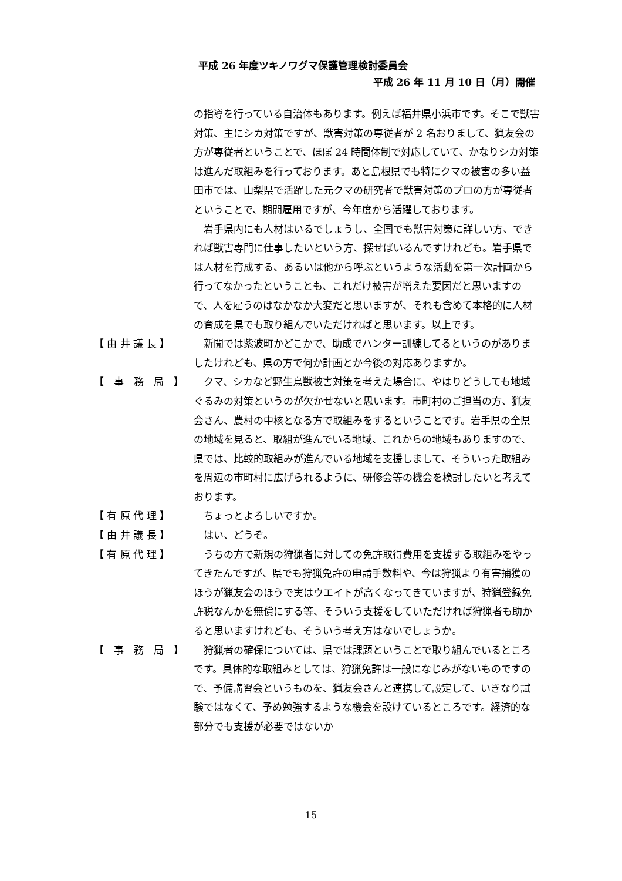平成 26 年度ツキノワグマ保護管理検討委員会
平成 26 年 11 月 10 日（月）開催
の指導を行っている自治体もあります。例えば福井県小浜市です。そこで獣害対策、主にシカ対策ですが、獣害対策の専従者が 2 名おりまして、猟友会の方が専従者ということで、ほぼ 24 時間体制で対応していて、かなりシカ対策は進んだ取組みを行っております。あと島根県でも特にクマの被害の多い益田市では、山梨県で活躍した元クマの研究者で獣害対策のプロの方が専従者ということで、期間雇用ですが、今年度から活躍しております。
　岩手県内にも人材はいるでしょうし、全国でも獣害対策に詳しい方、できれば獣害専門に仕事したいという方、探せばいるんですけれども。岩手県では人材を育成する、あるいは他から呼ぶというような活動を第一次計画から行ってなかったということも、これだけ被害が増えた要因だと思いますので、人を雇うのはなかなか大変だと思いますが、それも含めて本格的に人材の育成を県でも取り組んでいただければと思います。以上です。
【 由 井 議 長 】 　新聞では紫波町かどこかで、助成でハンター訓練してるというのがありましたけれども、県の方で何か計画とか今後の対応ありますか。
【　事　務　局　】 　クマ、シカなど野生鳥獣被害対策を考えた場合に、やはりどうしても地域ぐるみの対策というのが欠かせないと思います。市町村のご担当の方、猟友会さん、農村の中核となる方で取組みをするということです。岩手県の全県の地域を見ると、取組が進んでいる地域、これからの地域もありますので、県では、比較的取組みが進んでいる地域を支援しまして、そういった取組みを周辺の市町村に広げられるように、研修会等の機会を検討したいと考えております。
【 有 原 代 理 】 　ちょっとよろしいですか。
【 由 井 議 長 】 　はい、どうぞ。
【 有 原 代 理 】 　うちの方で新規の狩猟者に対しての免許取得費用を支援する取組みをやってきたんですが、県でも狩猟免許の申請手数料や、今は狩猟より有害捕獲のほうが猟友会のほうで実はウエイトが高くなってきていますが、狩猟登録免許税なんかを無償にする等、そういう支援をしていただければ狩猟者も助かると思いますけれども、そういう考え方はないでしょうか。
【　事　務　局　】 　狩猟者の確保については、県では課題ということで取り組んでいるところです。具体的な取組みとしては、狩猟免許は一般になじみがないものですので、予備講習会というものを、猟友会さんと連携して設定して、いきなり試験ではなくて、予め勉強するような機会を設けているところです。経済的な部分でも支援が必要ではないか
15